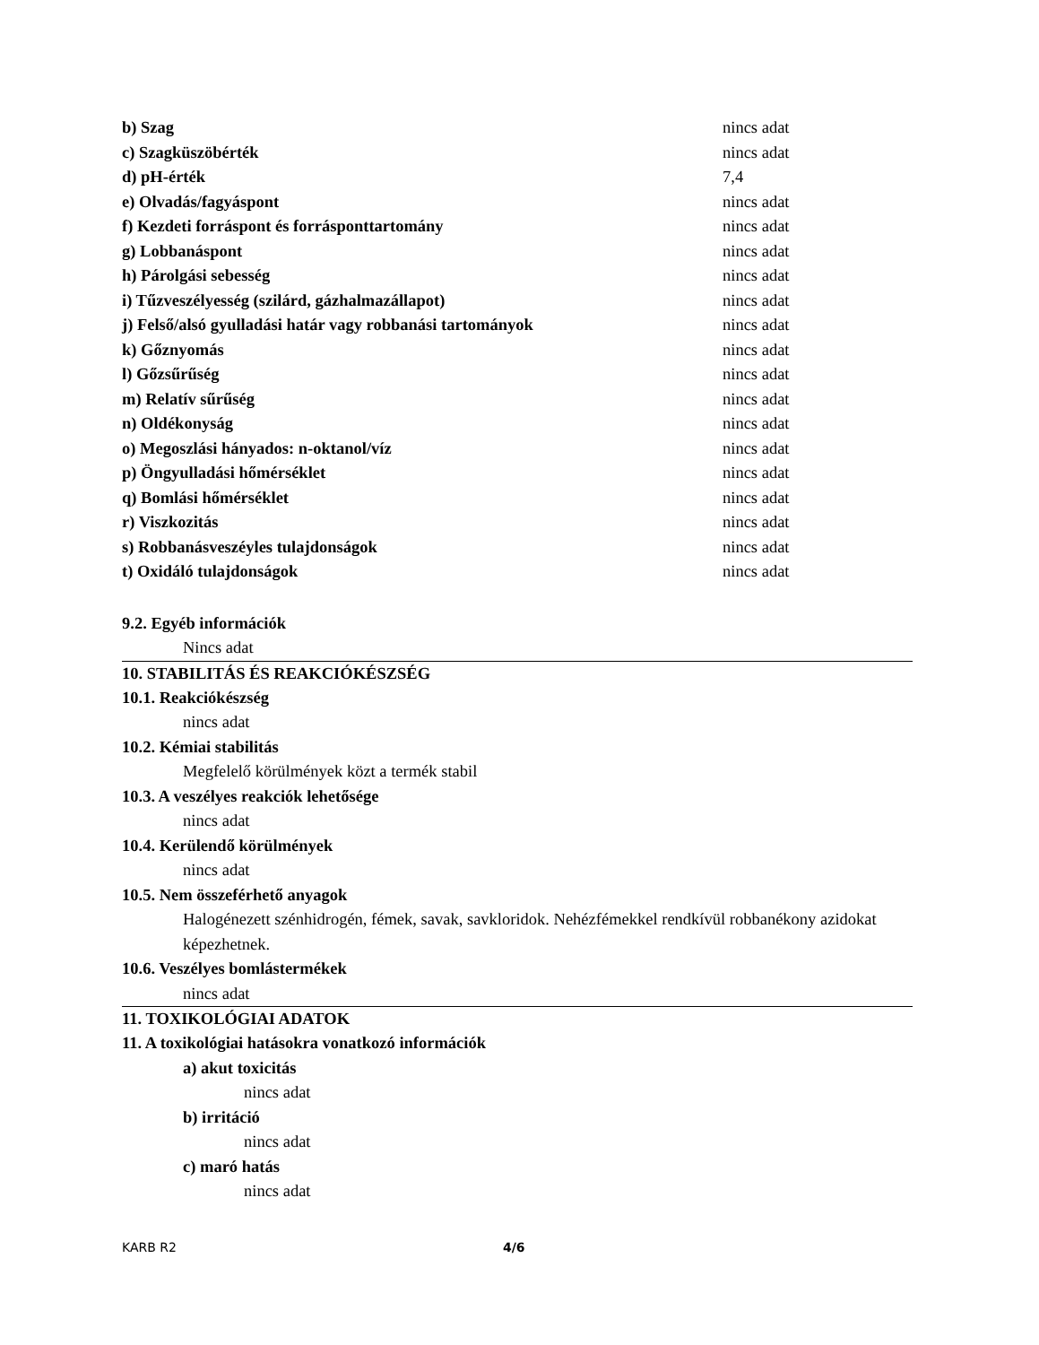| b) Szag | nincs adat |
| c) Szagküszöbérték | nincs adat |
| d) pH-érték | 7,4 |
| e) Olvadás/fagyáspont | nincs adat |
| f) Kezdeti forráspont és forrásponttartomány | nincs adat |
| g) Lobbanáspont | nincs adat |
| h) Párolgási sebesség | nincs adat |
| i) Tűzveszélyesség (szilárd, gázhalmazállapot) | nincs adat |
| j) Felső/alsó gyulladási határ vagy robbanási tartományok | nincs adat |
| k) Gőznyomás | nincs adat |
| l) Gőzsűrűség | nincs adat |
| m) Relatív sűrűség | nincs adat |
| n) Oldékonyság | nincs adat |
| o) Megoszlási hányados: n-oktanol/víz | nincs adat |
| p) Öngyulladási hőmérséklet | nincs adat |
| q) Bomlási hőmérséklet | nincs adat |
| r) Viszkozitás | nincs adat |
| s) Robbanásveszéyles tulajdonságok | nincs adat |
| t) Oxidáló tulajdonságok | nincs adat |
9.2. Egyéb információk
Nincs adat
10. STABILITÁS ÉS REAKCIÓKÉSZSÉG
10.1. Reakciókészség
nincs adat
10.2. Kémiai stabilitás
Megfelelő körülmények közt a termék stabil
10.3. A veszélyes reakciók lehetősége
nincs adat
10.4. Kerülendő körülmények
nincs adat
10.5. Nem összeférhető anyagok
Halogénezett szénhidrogén, fémek, savak, savkloridok. Nehézfémekkel rendkívül robbanékony azidokat képezhetnek.
10.6. Veszélyes bomlástermékek
nincs adat
11. TOXIKOLÓGIAI ADATOK
11. A toxikológiai hatásokra vonatkozó információk
a) akut toxicitás
nincs adat
b) irritáció
nincs adat
c) maró hatás
nincs adat
KARB R2 4/6